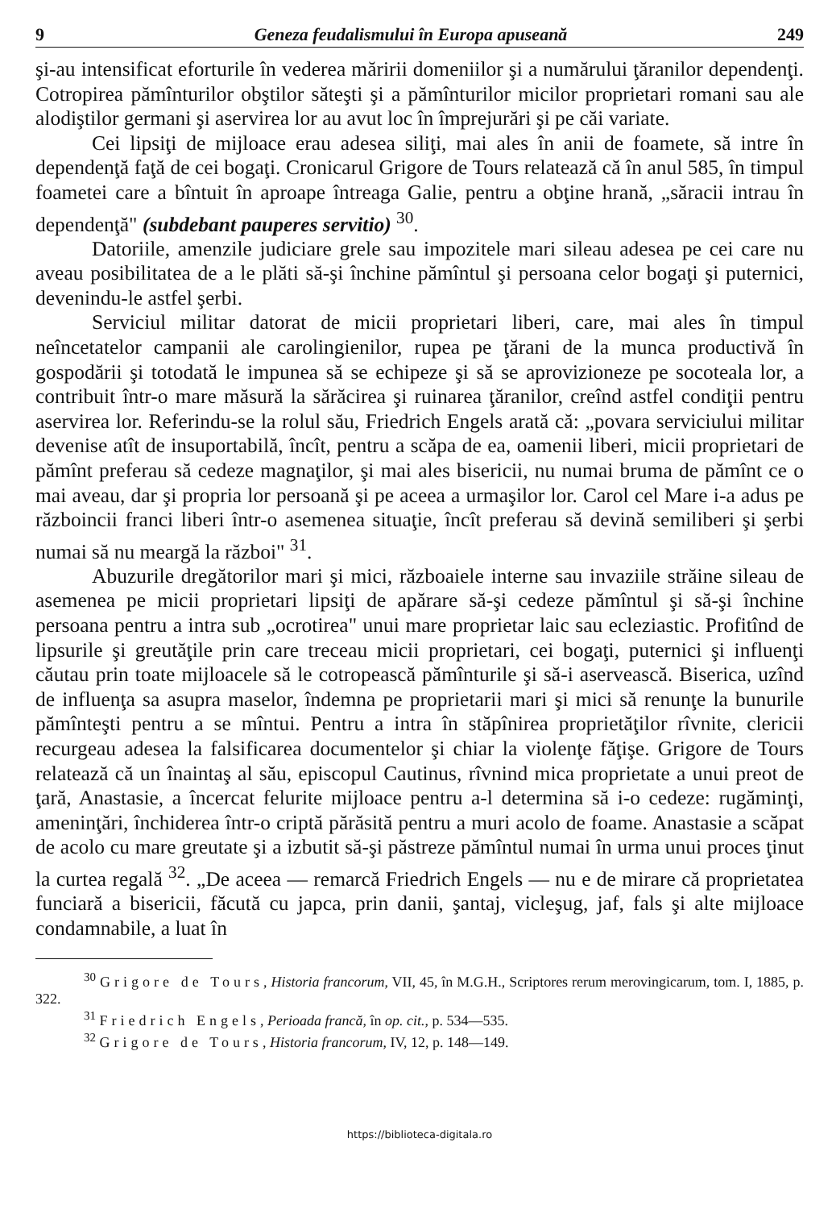9 Geneza feudalismului în Europa apuseană 249
şi-au intensificat eforturile în vederea măririi domeniilor şi a numărului ţăranilor dependenţi. Cotropirea pămînturilor obştilor săteşti şi a pămînturilor micilor proprietari romani sau ale alodiştilor germani şi aservirea lor au avut loc în împrejurări şi pe căi variate.
Cei lipsiţi de mijloace erau adesea siliţi, mai ales în anii de foamete, să intre în dependenţă faţă de cei bogaţi. Cronicarul Grigore de Tours relatează că în anul 585, în timpul foametei care a bîntuit în aproape întreaga Galie, pentru a obţine hrană, „săracii intrau în dependenţă" (subdebant pauperes servitio) <sup>30</sup>.
Datoriile, amenzile judiciare grele sau impozitele mari sileau adesea pe cei care nu aveau posibilitatea de a le plăti să-şi închine pămîntul şi persoana celor bogaţi şi puternici, devenindu-le astfel şerbi.
Serviciul militar datorat de micii proprietari liberi, care, mai ales în timpul neîncetatelor campanii ale carolingienilor, rupea pe ţărani de la munca productivă în gospodării şi totodată le impunea să se echipeze şi să se aprovizioneze pe socoteala lor, a contribuit într-o mare măsură la sărăcirea şi ruinarea ţăranilor, creînd astfel condiţii pentru aservirea lor. Referindu-se la rolul său, Friedrich Engels arată că: „povara serviciului militar devenise atît de insuportabilă, încît, pentru a scăpa de ea, oamenii liberi, micii proprietari de pămînt preferau să cedeze magnaţilor, şi mai ales bisericii, nu numai bruma de pămînt ce o mai aveau, dar şi propria lor persoană şi pe aceea a urmaşilor lor. Carol cel Mare i-a adus pe războincii franci liberi într-o asemenea situaţie, încît preferau să devină semiliberi şi şerbi numai să nu meargă la război" <sup>31</sup>.
Abuzurile dregătorilor mari şi mici, războaiele interne sau invaziile străine sileau de asemenea pe micii proprietari lipsiţi de apărare să-şi cedeze pămîntul şi să-şi închine persoana pentru a intra sub „ocrotirea" unui mare proprietar laic sau ecleziastic. Profitînd de lipsurile şi greutăţile prin care treceau micii proprietari, cei bogaţi, puternici şi influenţi căutau prin toate mijloacele să le cotropească pămînturile şi să-i aservească. Biserica, uzînd de influenţa sa asupra maselor, îndemna pe proprietarii mari şi mici să renunţe la bunurile pămînteşti pentru a se mîntui. Pentru a intra în stăpînirea proprietăţilor rîvnite, clericii recurgeau adesea la falsificarea documentelor şi chiar la violenţe făţişe. Grigore de Tours relatează că un înaintaş al său, episcopul Cautinus, rîvnind mica proprietate a unui preot de ţară, Anastasie, a încercat felurite mijloace pentru a-l determina să i-o cedeze: rugăminţi, ameninţări, închiderea într-o criptă părăsită pentru a muri acolo de foame. Anastasie a scăpat de acolo cu mare greutate şi a izbutit să-şi păstreze pămîntul numai în urma unui proces ţinut la curtea regală <sup>32</sup>. „De aceea — remarcă Friedrich Engels — nu e de mirare că proprietatea funciară a bisericii, făcută cu japca, prin danii, şantaj, vicleşug, jaf, fals şi alte mijloace condamnabile, a luat în
<sup>30</sup> Grigore de Tours, Historia francorum, VII, 45, în M.G.H., Scriptores rerum merovingicarum, tom. I, 1885, p. 322.
<sup>31</sup> Friedrich Engels, Perioada francă, în op. cit., p. 534—535.
<sup>32</sup> Grigore de Tours, Historia francorum, IV, 12, p. 148—149.
https://biblioteca-digitala.ro